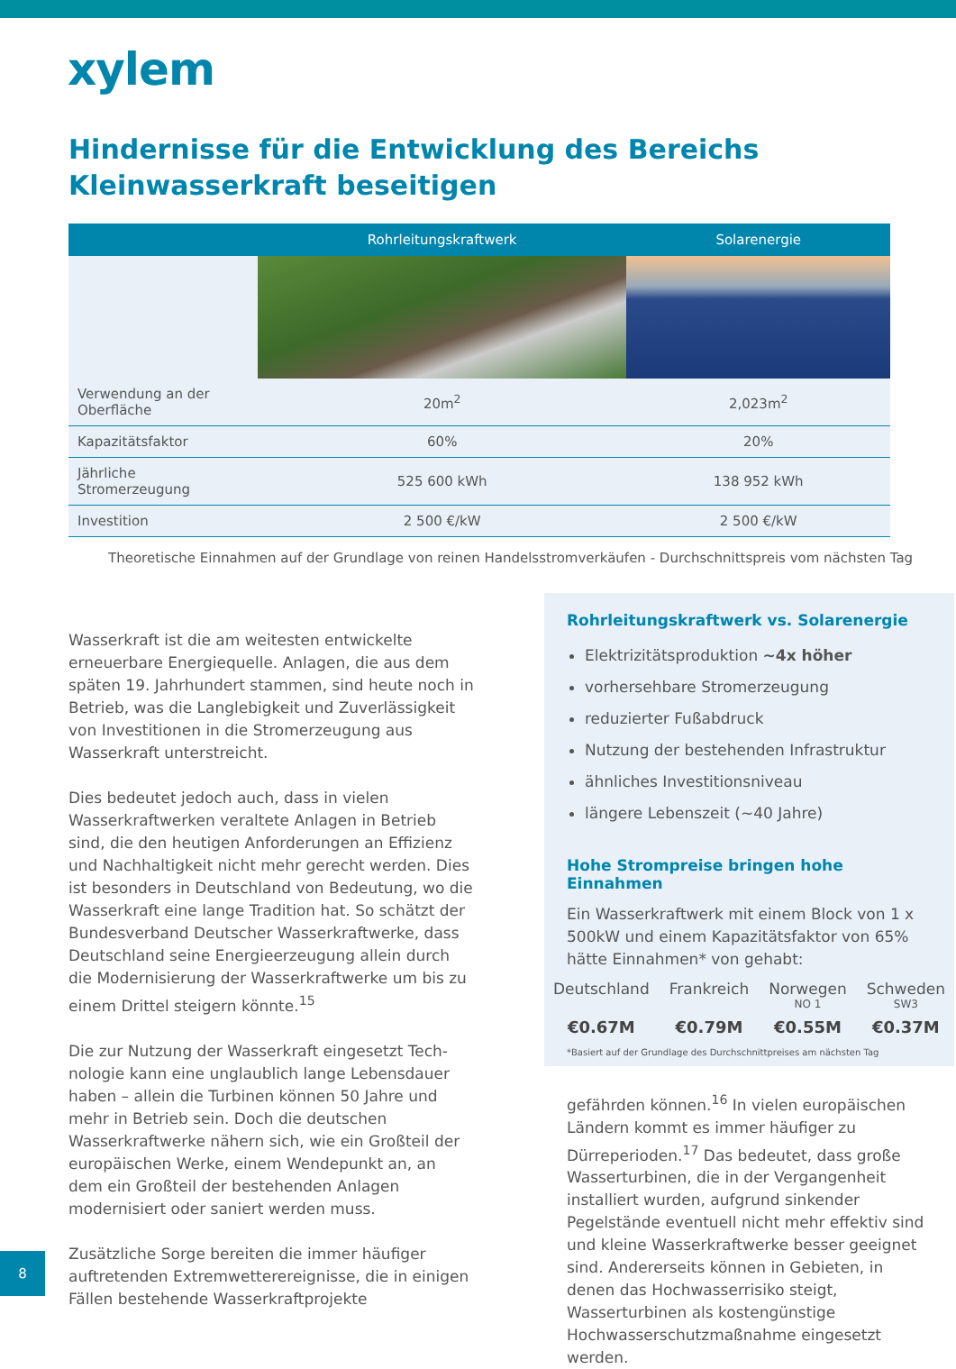xylem
Hindernisse für die Entwicklung des Bereichs
Kleinwasserkraft beseitigen
| | Rohrleitungskraftwerk | Solarenergie |
| --- | --- | --- |
| Verwendung an der Oberfläche | 20m<sup>2</sup> | 2,023m<sup>2</sup> |
| Kapazitätsfaktor | 60% | 20% |
| Jährliche Stromerzeugung | 525 600 kWh | 138 952 kWh |
| Investition | 2 500 €/kW | 2 500 €/kW |
Theoretische Einnahmen auf der Grundlage von reinen Handelsstromverkäufen - Durchschnittspreis vom nächsten Tag
Wasserkraft ist die am weitesten entwickelte erneuerbare Energiequelle. Anlagen, die aus dem späten 19. Jahrhundert stammen, sind heute noch in Betrieb, was die Langlebigkeit und Zuverlässigkeit von Investitionen in die Stromerzeugung aus Wasserkraft unterstreicht.
Dies bedeutet jedoch auch, dass in vielen Wasserkraftwerken veraltete Anlagen in Betrieb sind, die den heutigen Anforderungen an Effizienz und Nachhaltigkeit nicht mehr gerecht werden. Dies ist besonders in Deutschland von Bedeutung, wo die Wasserkraft eine lange Tradition hat. So schätzt der Bundesverband Deutscher Wasserkraftwerke, dass Deutschland seine Energieerzeugung allein durch die Modernisierung der Wasserkraftwerke um bis zu einem Drittel steigern könnte.<sup>15</sup>
Die zur Nutzung der Wasserkraft eingesetzt Tech-nologie kann eine unglaublich lange Lebensdauer haben – allein die Turbinen können 50 Jahre und mehr in Betrieb sein. Doch die deutschen Wasserkraftwerke nähern sich, wie ein Großteil der europäischen Werke, einem Wendepunkt an, an dem ein Großteil der bestehenden Anlagen modernisiert oder saniert werden muss.
Zusätzliche Sorge bereiten die immer häufiger auftretenden Extremwetterereignisse, die in einigen Fällen bestehende Wasserkraftprojekte
Rohrleitungskraftwerk vs. Solarenergie
Elektrizitätsproduktion ~4x höher
vorhersehbare Stromerzeugung
reduzierter Fußabdruck
Nutzung der bestehenden Infrastruktur
ähnliches Investitionsniveau
längere Lebenszeit (~40 Jahre)
Hohe Strompreise bringen hohe Einnahmen
Ein Wasserkraftwerk mit einem Block von 1 x 500kW und einem Kapazitätsfaktor von 65% hätte Einnahmen* von gehabt:
Deutschland
€0.67M
Frankreich
€0.79M
Norwegen
NO 1
€0.55M
Schweden
SW3
€0.37M
*Basiert auf der Grundlage des Durchschnittpreises am nächsten Tag
gefährden können.<sup>16</sup> In vielen europäischen Ländern kommt es immer häufiger zu Dürreperioden.<sup>17</sup> Das bedeutet, dass große Wasserturbinen, die in der Vergangenheit installiert wurden, aufgrund sinkender Pegelstände eventuell nicht mehr effektiv sind und kleine Wasserkraftwerke besser geeignet sind. Andererseits können in Gebieten, in denen das Hochwasserrisiko steigt, Wasserturbinen als kostengünstige Hochwasserschutzmaßnahme eingesetzt werden.
8